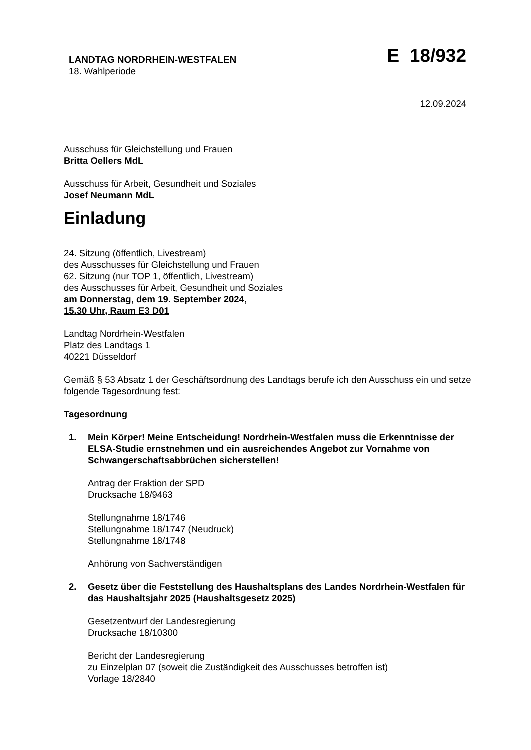LANDTAG NORDRHEIN-WESTFALEN
18. Wahlperiode
E 18/932
12.09.2024
Ausschuss für Gleichstellung und Frauen
Britta Oellers MdL
Ausschuss für Arbeit, Gesundheit und Soziales
Josef Neumann MdL
Einladung
24. Sitzung (öffentlich, Livestream)
des Ausschusses für Gleichstellung und Frauen
62. Sitzung (nur TOP 1, öffentlich, Livestream)
des Ausschusses für Arbeit, Gesundheit und Soziales
am Donnerstag, dem 19. September 2024,
15.30 Uhr, Raum E3 D01
Landtag Nordrhein-Westfalen
Platz des Landtags 1
40221 Düsseldorf
Gemäß § 53 Absatz 1 der Geschäftsordnung des Landtags berufe ich den Ausschuss ein und setze folgende Tagesordnung fest:
Tagesordnung
1. Mein Körper! Meine Entscheidung! Nordrhein-Westfalen muss die Erkenntnisse der ELSA-Studie ernstnehmen und ein ausreichendes Angebot zur Vornahme von Schwangerschaftsabbrüchen sicherstellen!
Antrag der Fraktion der SPD
Drucksache 18/9463
Stellungnahme 18/1746
Stellungnahme 18/1747 (Neudruck)
Stellungnahme 18/1748
Anhörung von Sachverständigen
2. Gesetz über die Feststellung des Haushaltsplans des Landes Nordrhein-Westfalen für das Haushaltsjahr 2025 (Haushaltsgesetz 2025)
Gesetzentwurf der Landesregierung
Drucksache 18/10300
Bericht der Landesregierung
zu Einzelplan 07 (soweit die Zuständigkeit des Ausschusses betroffen ist)
Vorlage 18/2840